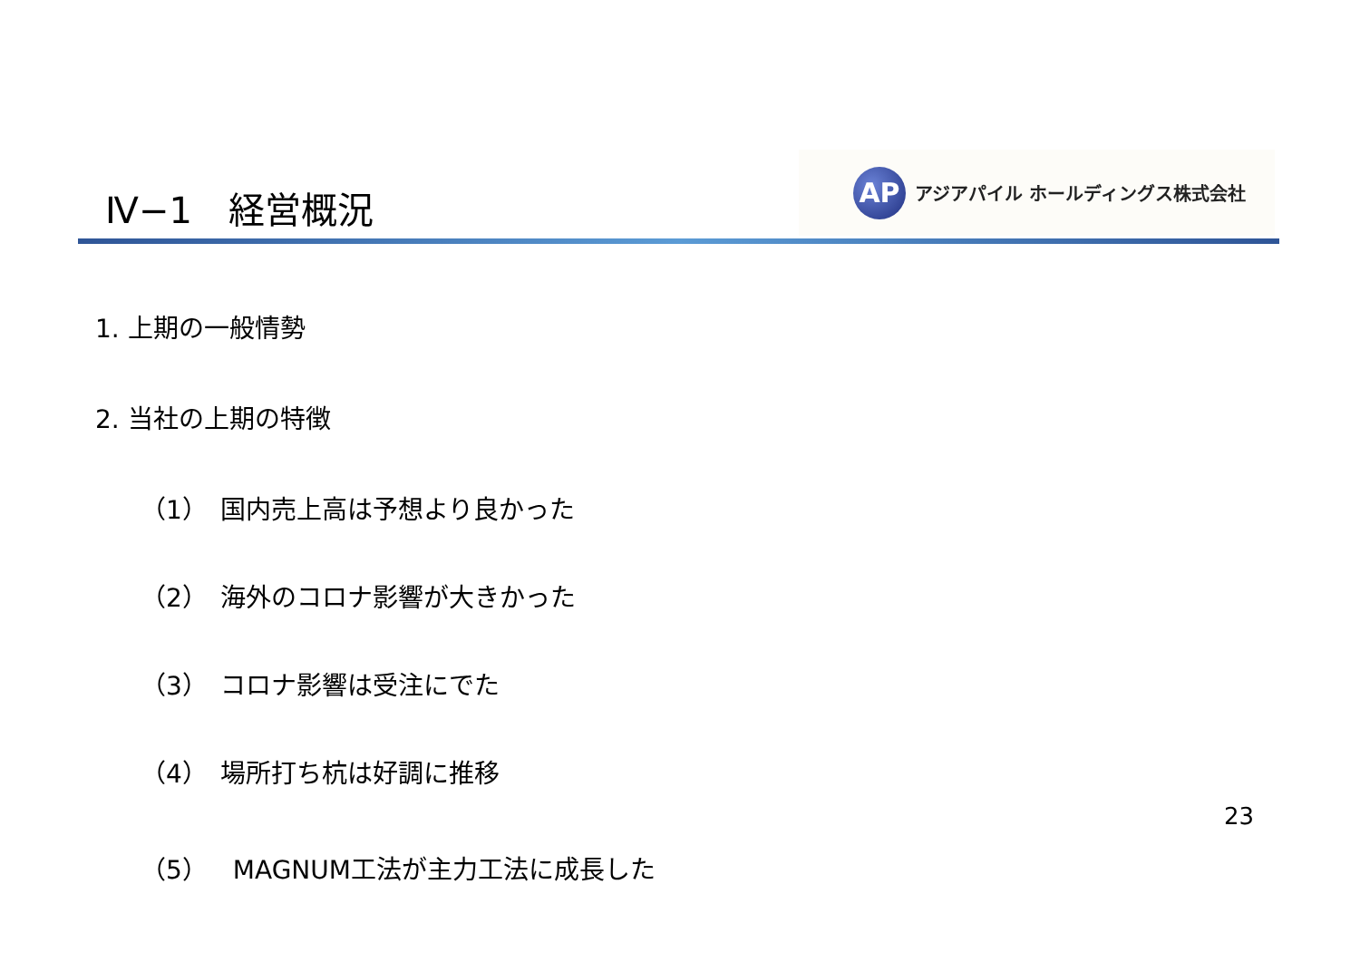Ⅳ−1　経営概況
AP
アジアパイル ホールディングス株式会社
1. 上期の一般情勢
2. 当社の上期の特徴
（1）　国内売上高は予想より良かった
（2）　海外のコロナ影響が大きかった
（3）　コロナ影響は受注にでた
（4）　場所打ち杭は好調に推移
（5）　MAGNUM工法が主力工法に成長した
23